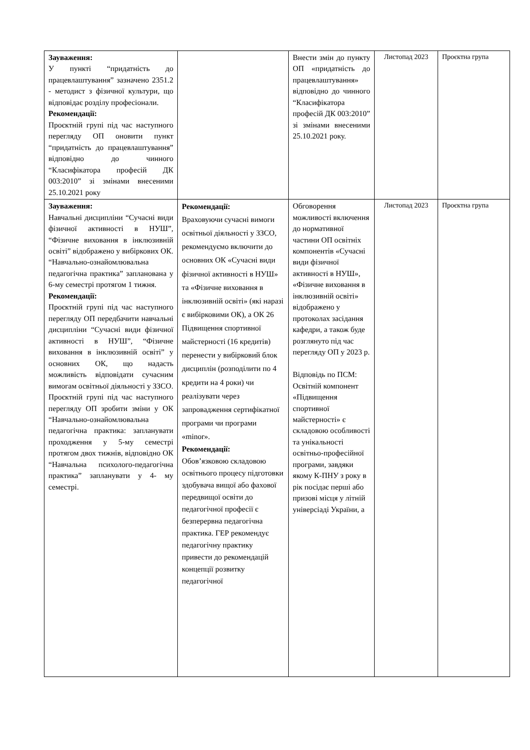| Зауваження: У пункті “придатність до працевлаштування” зазначено 2351.2 - методист з фізичної культури, що відповідає розділу професіонали. Рекомендації: Проєктній групі під час наступного перегляду ОП оновити пункт “придатність до працевлаштування” відповідно до чинного “Класифікатора професій ДК 003:2010” зі змінами внесеними 25.10.2021 року | | Внести змін до пункту ОП «придатність до працевлаштування» відповідно до чинного “Класифікатора професій ДК 003:2010” зі змінами внесеними 25.10.2021 року. | Листопад 2023 | Проєктна група |
| Зауваження: Навчальні дисципліни “Сучасні види фізичної активності в НУШ”, “Фізичне виховання в інклюзивній освіті” відображено у вибіркових ОК. “Навчально-ознайомлювальна педагогічна практика” запланована у 6-му семестрі протягом 1 тижня. Рекомендації: Проєктній групі під час наступного перегляду ОП передбачити навчальні дисципліни “Сучасні види фізичної активності в НУШ”, “Фізичне виховання в інклюзивній освіті” у основних ОК, що надасть можливість відповідати сучасним вимогам освітньої діяльності у ЗЗСО. Проєктній групі під час наступного перегляду ОП зробити зміни у ОК “Навчально-ознайомлювальна педагогічна практика: запланувати проходження у 5-му семестрі протягом двох тижнів, відповідно ОК “Навчальна психолого-педагогічна практика” запланувати у 4- му семестрі. | Рекомендації: Враховуючи сучасні вимоги освітньої діяльності у ЗЗСО, рекомендуємо включити до основних ОК «Сучасні види фізичної активності в НУШ» та «Фізичне виховання в інклюзивній освіті» (які наразі є вибірковими ОК), а ОК 26 Підвищення спортивної майстерності (16 кредитів) перенести у вибірковий блок дисциплін (розподілити по 4 кредити на 4 роки) чи реалізувати через запровадження сертифікатної програми чи програми «minor». Рекомендації: Обов’язковою складовою освітнього процесу підготовки здобувача вищої або фахової передвищої освіти до педагогічної професії є безперервна педагогічна практика. ГЕР рекомендує педагогічну практику привести до рекомендацій концепції розвитку педагогічної | Обговорення можливості включення до нормативної частини ОП освітніх компонентів «Сучасні види фізичної активності в НУШ», «Фізичне виховання в інклюзивній освіті» відображено у протоколах засідання кафедри, а також буде розглянуто під час перегляду ОП у 2023 р. Відповідь по ПСМ: Освітній компонент «Підвищення спортивної майстерності» є складовою особливості та унікальності освітньо-професійної програми, завдяки якому К-ПНУ з року в рік посідає перші або призові місця у літній універсіаді України, а | Листопад 2023 | Проєктна група |